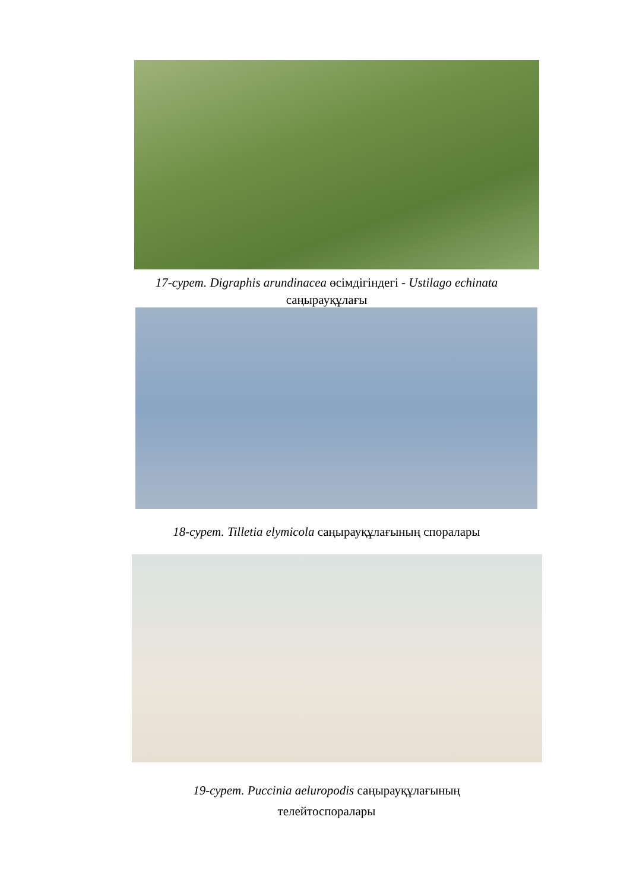17-сурет. Digraphis arundinacea өсімдігіндегі - Ustilago echinata
саңырауқұлағы
18-сурет. Tilletia elymicola саңырауқұлағының споралары
19-сурет. Puccinia aeluropodis саңырауқұлағының
телейтоспоралары